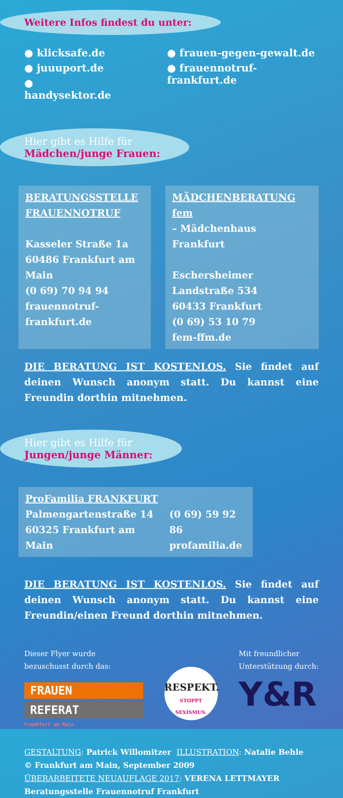Weitere Infos findest du unter:
● klicksafe.de
● juuuport.de
● handysektor.de
● frauen-gegen-gewalt.de
● frauennotruf-frankfurt.de
Hier gibt es Hilfe für
Mädchen/junge Frauen:
BERATUNGSSTELLE FRAUENNOTRUF
Kasseler Straße 1a
60486 Frankfurt am Main
(0 69) 70 94 94
frauennotruf-frankfurt.de
MÄDCHENBERATUNG fem
– Mädchenhaus Frankfurt
Eschersheimer Landstraße 534
60433 Frankfurt
(0 69) 53 10 79
fem-ffm.de
DIE BERATUNG IST KOSTENLOS. Sie findet auf deinen Wunsch anonym statt. Du kannst eine Freundin dorthin mitnehmen.
Hier gibt es Hilfe für
Jungen/junge Männer:
ProFamilia FRANKFURT
Palmengartenstraße 14
60325 Frankfurt am Main
(0 69) 59 92 86
profamilia.de
DIE BERATUNG IST KOSTENLOS. Sie findet auf deinen Wunsch anonym statt. Du kannst eine Freundin/einen Freund dorthin mitnehmen.
Dieser Flyer wurde
bezuschusst durch das:
FRAUEN
REFERAT
Frankfurt am Main
RESPEKT.
STOPPT SEXISMUS.
Mit freundlicher
Unterstützung durch:
Y&R
GESTALTUNG: Patrick Willomitzer ILLUSTRATION: Natalie Behle
© Frankfurt am Main, September 2009
ÜBERARBEITETE NEUAUFLAGE 2017: VERENA LETTMAYER
Beratungsstelle Frauennotruf Frankfurt